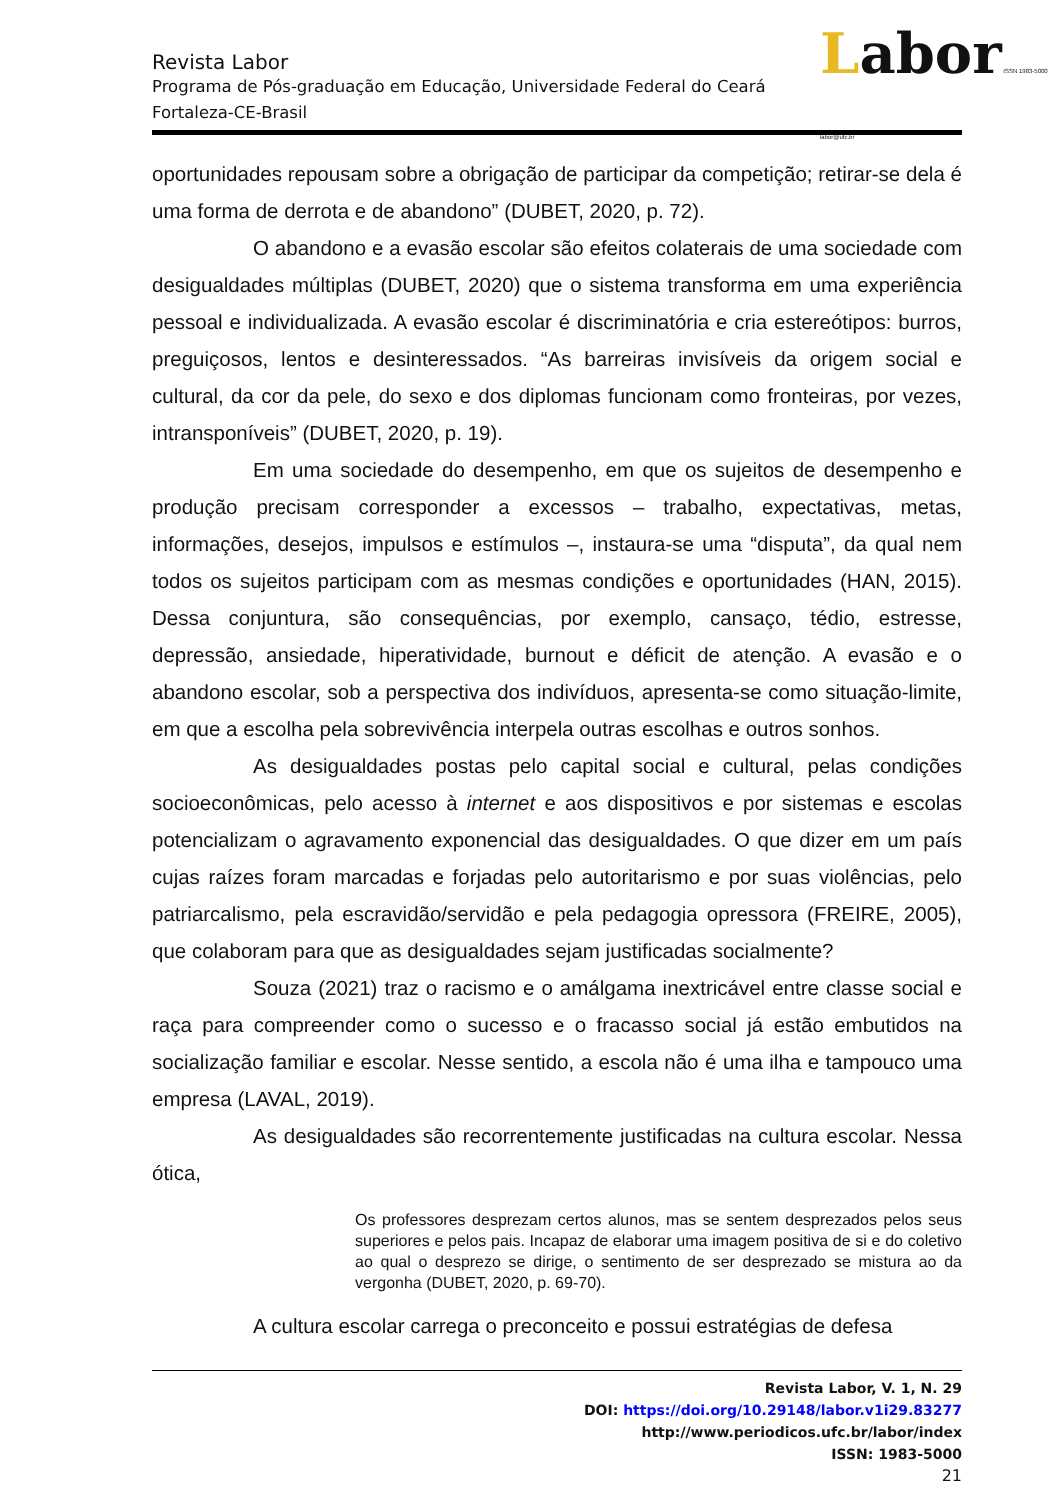Labor ISSN 1983-5000 labor@ufc.br
Revista Labor
Programa de Pós-graduação em Educação, Universidade Federal do Ceará
Fortaleza-CE-Brasil
oportunidades repousam sobre a obrigação de participar da competição; retirar-se dela é uma forma de derrota e de abandono” (DUBET, 2020, p. 72).
O abandono e a evasão escolar são efeitos colaterais de uma sociedade com desigualdades múltiplas (DUBET, 2020) que o sistema transforma em uma experiência pessoal e individualizada. A evasão escolar é discriminatória e cria estereótipos: burros, preguiçosos, lentos e desinteressados. “As barreiras invisíveis da origem social e cultural, da cor da pele, do sexo e dos diplomas funcionam como fronteiras, por vezes, intransponíveis” (DUBET, 2020, p. 19).
Em uma sociedade do desempenho, em que os sujeitos de desempenho e produção precisam corresponder a excessos – trabalho, expectativas, metas, informações, desejos, impulsos e estímulos –, instaura-se uma “disputa”, da qual nem todos os sujeitos participam com as mesmas condições e oportunidades (HAN, 2015). Dessa conjuntura, são consequências, por exemplo, cansaço, tédio, estresse, depressão, ansiedade, hiperatividade, burnout e déficit de atenção. A evasão e o abandono escolar, sob a perspectiva dos indivíduos, apresenta-se como situação-limite, em que a escolha pela sobrevivência interpela outras escolhas e outros sonhos.
As desigualdades postas pelo capital social e cultural, pelas condições socioeconômicas, pelo acesso à internet e aos dispositivos e por sistemas e escolas potencializam o agravamento exponencial das desigualdades. O que dizer em um país cujas raízes foram marcadas e forjadas pelo autoritarismo e por suas violências, pelo patriarcalismo, pela escravidão/servidão e pela pedagogia opressora (FREIRE, 2005), que colaboram para que as desigualdades sejam justificadas socialmente?
Souza (2021) traz o racismo e o amálgama inextricável entre classe social e raça para compreender como o sucesso e o fracasso social já estão embutidos na socialização familiar e escolar. Nesse sentido, a escola não é uma ilha e tampouco uma empresa (LAVAL, 2019).
As desigualdades são recorrentemente justificadas na cultura escolar. Nessa ótica,
Os professores desprezam certos alunos, mas se sentem desprezados pelos seus superiores e pelos pais. Incapaz de elaborar uma imagem positiva de si e do coletivo ao qual o desprezo se dirige, o sentimento de ser desprezado se mistura ao da vergonha (DUBET, 2020, p. 69-70).
A cultura escolar carrega o preconceito e possui estratégias de defesa
Revista Labor, V. 1, N. 29
DOI: https://doi.org/10.29148/labor.v1i29.83277
http://www.periodicos.ufc.br/labor/index
ISSN: 1983-5000
21